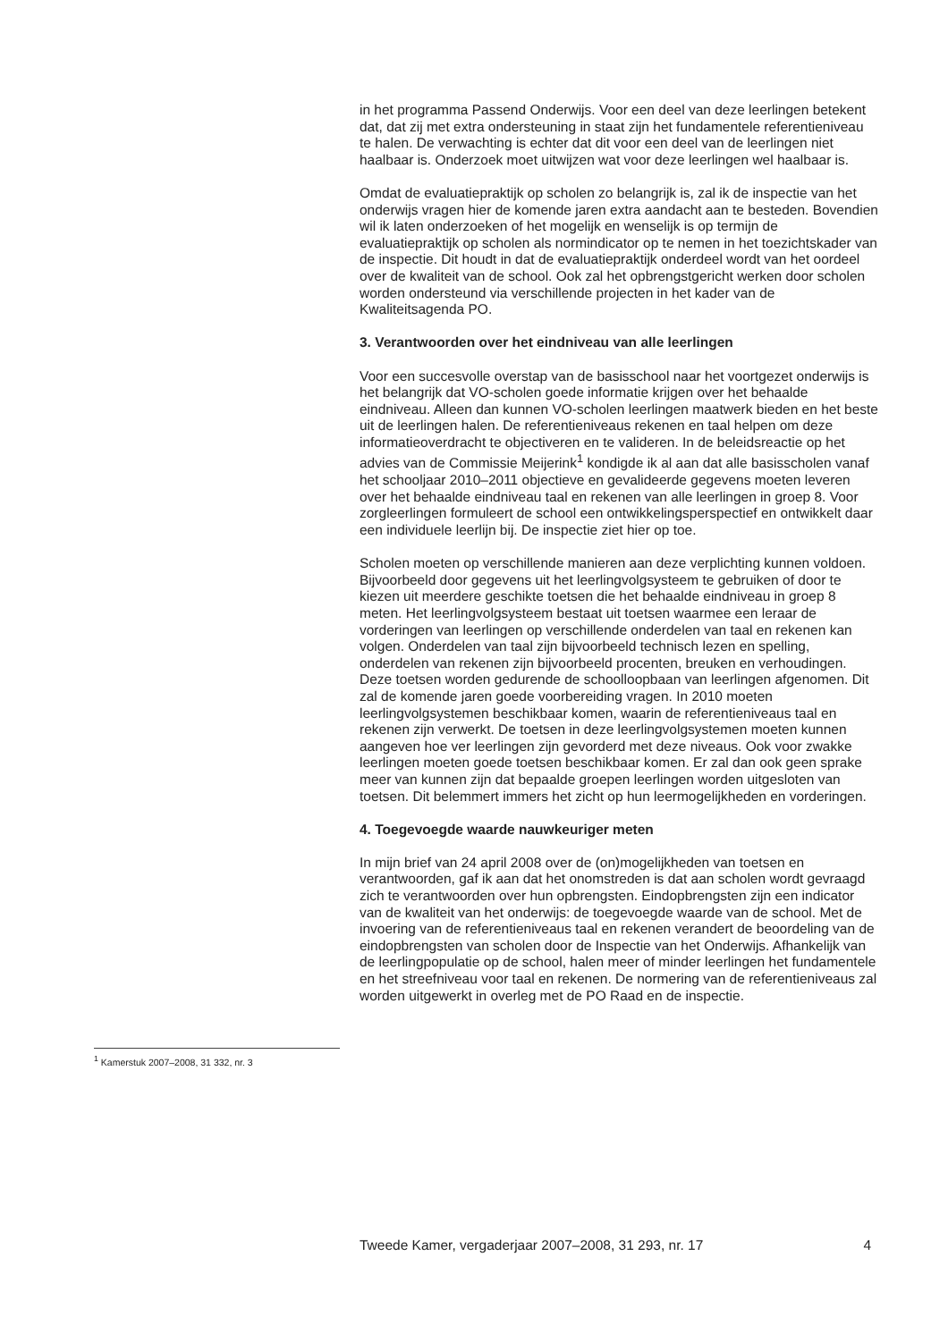in het programma Passend Onderwijs. Voor een deel van deze leerlingen betekent dat, dat zij met extra ondersteuning in staat zijn het fundamentele referentieniveau te halen. De verwachting is echter dat dit voor een deel van de leerlingen niet haalbaar is. Onderzoek moet uitwijzen wat voor deze leerlingen wel haalbaar is.
Omdat de evaluatiepraktijk op scholen zo belangrijk is, zal ik de inspectie van het onderwijs vragen hier de komende jaren extra aandacht aan te besteden. Bovendien wil ik laten onderzoeken of het mogelijk en wenselijk is op termijn de evaluatiepraktijk op scholen als normindicator op te nemen in het toezichtskader van de inspectie. Dit houdt in dat de evaluatiepraktijk onderdeel wordt van het oordeel over de kwaliteit van de school. Ook zal het opbrengstgericht werken door scholen worden ondersteund via verschillende projecten in het kader van de Kwaliteitsagenda PO.
3. Verantwoorden over het eindniveau van alle leerlingen
Voor een succesvolle overstap van de basisschool naar het voortgezet onderwijs is het belangrijk dat VO-scholen goede informatie krijgen over het behaalde eindniveau. Alleen dan kunnen VO-scholen leerlingen maatwerk bieden en het beste uit de leerlingen halen. De referentieniveaus rekenen en taal helpen om deze informatieoverdracht te objectiveren en te valideren. In de beleidsreactie op het advies van de Commissie Meijerink<sup>1</sup> kondigde ik al aan dat alle basisscholen vanaf het schooljaar 2010–2011 objectieve en gevalideerde gegevens moeten leveren over het behaalde eindniveau taal en rekenen van alle leerlingen in groep 8. Voor zorgleerlingen formuleert de school een ontwikkelingsperspectief en ontwikkelt daar een individuele leerlijn bij. De inspectie ziet hier op toe.
Scholen moeten op verschillende manieren aan deze verplichting kunnen voldoen. Bijvoorbeeld door gegevens uit het leerlingvolgsysteem te gebruiken of door te kiezen uit meerdere geschikte toetsen die het behaalde eindniveau in groep 8 meten. Het leerlingvolgsysteem bestaat uit toetsen waarmee een leraar de vorderingen van leerlingen op verschillende onderdelen van taal en rekenen kan volgen. Onderdelen van taal zijn bijvoorbeeld technisch lezen en spelling, onderdelen van rekenen zijn bijvoorbeeld procenten, breuken en verhoudingen. Deze toetsen worden gedurende de schoolloopbaan van leerlingen afgenomen. Dit zal de komende jaren goede voorbereiding vragen. In 2010 moeten leerlingvolgsystemen beschikbaar komen, waarin de referentieniveaus taal en rekenen zijn verwerkt. De toetsen in deze leerlingvolgsystemen moeten kunnen aangeven hoe ver leerlingen zijn gevorderd met deze niveaus. Ook voor zwakke leerlingen moeten goede toetsen beschikbaar komen. Er zal dan ook geen sprake meer van kunnen zijn dat bepaalde groepen leerlingen worden uitgesloten van toetsen. Dit belemmert immers het zicht op hun leermogelijkheden en vorderingen.
4. Toegevoegde waarde nauwkeuriger meten
In mijn brief van 24 april 2008 over de (on)mogelijkheden van toetsen en verantwoorden, gaf ik aan dat het onomstreden is dat aan scholen wordt gevraagd zich te verantwoorden over hun opbrengsten. Eindopbrengsten zijn een indicator van de kwaliteit van het onderwijs: de toegevoegde waarde van de school. Met de invoering van de referentieniveaus taal en rekenen verandert de beoordeling van de eindopbrengsten van scholen door de Inspectie van het Onderwijs. Afhankelijk van de leerlingpopulatie op de school, halen meer of minder leerlingen het fundamentele en het streefniveau voor taal en rekenen. De normering van de referentieniveaus zal worden uitgewerkt in overleg met de PO Raad en de inspectie.
<sup>1</sup> Kamerstuk 2007–2008, 31 332, nr. 3
Tweede Kamer, vergaderjaar 2007–2008, 31 293, nr. 17 4